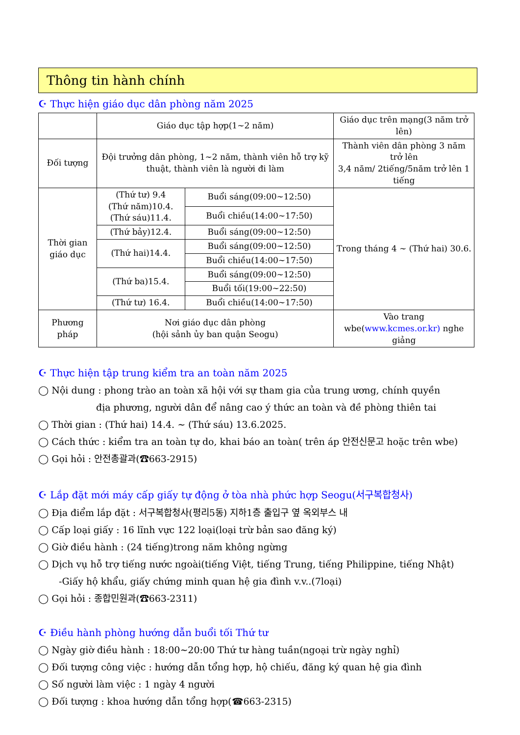Thông tin hành chính
☪ Thực hiện giáo dục dân phòng năm 2025
| | Giáo dục tập hợp(1~2 năm) | | Giáo dục trên mạng(3 năm trở lên) |
| --- | --- | --- | --- |
| Đối tượng | Đội trưởng dân phòng, 1~2 năm, thành viên hỗ trợ kỹ thuật, thành viên là người đi làm | | Thành viên dân phòng 3 năm trở lên 3,4 năm/ 2tiếng/5năm trở lên 1 tiếng |
| Thời gian giáo dục | (Thứ tư) 9.4 (Thứ năm)10.4. (Thứ sáu)11.4. | Buổi sáng(09:00~12:50) | Trong tháng 4 ~ (Thứ hai) 30.6. |
| | | Buổi chiều(14:00~17:50) | |
| | (Thứ bảy)12.4. | Buổi sáng(09:00~12:50) | |
| | (Thứ hai)14.4. | Buổi sáng(09:00~12:50) | |
| | | Buổi chiều(14:00~17:50) | |
| | (Thứ ba)15.4. | Buổi sáng(09:00~12:50) | |
| | | Buổi tối(19:00~22:50) | |
| | (Thứ tư) 16.4. | Buổi chiều(14:00~17:50) | |
| Phương pháp | Nơi giáo dục dân phòng (hội sảnh ủy ban quận Seogu) | | Vào trang wbe( www.kcmes.or.kr) nghe giảng |
☪ Thực hiện tập trung kiểm tra an toàn năm 2025
◯ Nội dung : phong trào an toàn xã hội với sự tham gia của trung ương, chính quyền
địa phương, người dân để nâng cao ý thức an toàn và đề phòng thiên tai
◯ Thời gian : (Thứ hai) 14.4. ~ (Thứ sáu) 13.6.2025.
◯ Cách thức : kiểm tra an toàn tự do, khai báo an toàn( trên áp 안전신문고 hoặc trên wbe)
◯ Gọi hỏi : 안전총괄과(☎663-2915)
☪ Lắp đặt mới máy cấp giấy tự động ở tòa nhà phức hợp Seogu(서구복합청사)
◯ Địa điểm lắp đặt : 서구복합청사(평리5동) 지하1층 출입구 옆 옥외부스 내
◯ Cấp loại giấy : 16 lĩnh vực 122 loại(loại trừ bản sao đăng ký)
◯ Giờ điều hành : (24 tiếng)trong năm không ngừng
◯ Dịch vụ hỗ trợ tiếng nước ngoài(tiếng Việt, tiếng Trung, tiếng Philippine, tiếng Nhật)
-Giấy hộ khẩu, giấy chứng minh quan hệ gia đình v.v..(7loại)
◯ Gọi hỏi : 종합민원과(☎663-2311)
☪ Điều hành phòng hướng dẫn buổi tối Thứ tư
◯ Ngày giờ điều hành : 18:00~20:00 Thứ tư hàng tuần(ngoại trừ ngày nghỉ)
◯ Đối tượng công việc : hướng dẫn tổng hợp, hộ chiếu, đăng ký quan hệ gia đình
◯ Số người làm việc : 1 ngày 4 người
◯ Đối tượng : khoa hướng dẫn tổng hợp(☎663-2315)